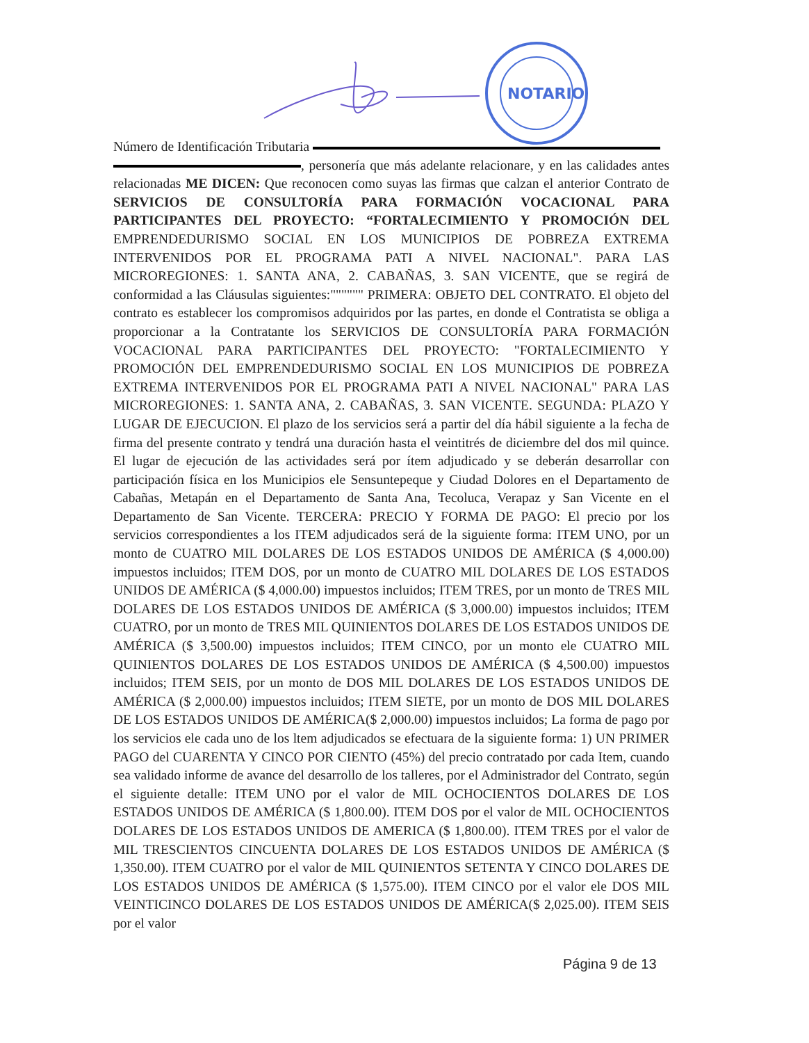NOTARIO
Número de Identificación Tributaria
, personería que más adelante relacionare, y en las calidades antes relacionadas ME DICEN: Que reconocen como suyas las firmas que calzan el anterior Contrato de SERVICIOS DE CONSULTORÍA PARA FORMACIÓN VOCACIONAL PARA PARTICIPANTES DEL PROYECTO: “FORTALECIMIENTO Y PROMOCIÓN DEL EMPRENDEDURISMO SOCIAL EN LOS MUNICIPIOS DE POBREZA EXTREMA INTERVENIDOS POR EL PROGRAMA PATI A NIVEL NACIONAL". PARA LAS MICROREGIONES: 1. SANTA ANA, 2. CABAÑAS, 3. SAN VICENTE, que se regirá de conformidad a las Cláusulas siguientes:"""""" PRIMERA: OBJETO DEL CONTRATO. El objeto del contrato es establecer los compromisos adquiridos por las partes, en donde el Contratista se obliga a proporcionar a la Contratante los SERVICIOS DE CONSULTORÍA PARA FORMACIÓN VOCACIONAL PARA PARTICIPANTES DEL PROYECTO: "FORTALECIMIENTO Y PROMOCIÓN DEL EMPRENDEDURISMO SOCIAL EN LOS MUNICIPIOS DE POBREZA EXTREMA INTERVENIDOS POR EL PROGRAMA PATI A NIVEL NACIONAL" PARA LAS MICROREGIONES: 1. SANTA ANA, 2. CABAÑAS, 3. SAN VICENTE. SEGUNDA: PLAZO Y LUGAR DE EJECUCION. El plazo de los servicios será a partir del día hábil siguiente a la fecha de firma del presente contrato y tendrá una duración hasta el veintitrés de diciembre del dos mil quince. El lugar de ejecución de las actividades será por ítem adjudicado y se deberán desarrollar con participación física en los Municipios ele Sensuntepeque y Ciudad Dolores en el Departamento de Cabañas, Metapán en el Departamento de Santa Ana, Tecoluca, Verapaz y San Vicente en el Departamento de San Vicente. TERCERA: PRECIO Y FORMA DE PAGO: El precio por los servicios correspondientes a los ITEM adjudicados será de la siguiente forma: ITEM UNO, por un monto de CUATRO MIL DOLARES DE LOS ESTADOS UNIDOS DE AMÉRICA ($ 4,000.00) impuestos incluidos; ITEM DOS, por un monto de CUATRO MIL DOLARES DE LOS ESTADOS UNIDOS DE AMÉRICA ($ 4,000.00) impuestos incluidos; ITEM TRES, por un monto de TRES MIL DOLARES DE LOS ESTADOS UNIDOS DE AMÉRICA ($ 3,000.00) impuestos incluidos; ITEM CUATRO, por un monto de TRES MIL QUINIENTOS DOLARES DE LOS ESTADOS UNIDOS DE AMÉRICA ($ 3,500.00) impuestos incluidos; ITEM CINCO, por un monto ele CUATRO MIL QUINIENTOS DOLARES DE LOS ESTADOS UNIDOS DE AMÉRICA ($ 4,500.00) impuestos incluidos; ITEM SEIS, por un monto de DOS MIL DOLARES DE LOS ESTADOS UNIDOS DE AMÉRICA ($ 2,000.00) impuestos incluidos; ITEM SIETE, por un monto de DOS MIL DOLARES DE LOS ESTADOS UNIDOS DE AMÉRICA($ 2,000.00) impuestos incluidos; La forma de pago por los servicios ele cada uno de los ltem adjudicados se efectuara de la siguiente forma: 1) UN PRIMER PAGO del CUARENTA Y CINCO POR CIENTO (45%) del precio contratado por cada Item, cuando sea validado informe de avance del desarrollo de los talleres, por el Administrador del Contrato, según el siguiente detalle: ITEM UNO por el valor de MIL OCHOCIENTOS DOLARES DE LOS ESTADOS UNIDOS DE AMÉRICA ($ 1,800.00). ITEM DOS por el valor de MIL OCHOCIENTOS DOLARES DE LOS ESTADOS UNIDOS DE AMERICA ($ 1,800.00). ITEM TRES por el valor de MIL TRESCIENTOS CINCUENTA DOLARES DE LOS ESTADOS UNIDOS DE AMÉRICA ($ 1,350.00). ITEM CUATRO por el valor de MIL QUINIENTOS SETENTA Y CINCO DOLARES DE LOS ESTADOS UNIDOS DE AMÉRICA ($ 1,575.00). ITEM CINCO por el valor ele DOS MIL VEINTICINCO DOLARES DE LOS ESTADOS UNIDOS DE AMÉRICA($ 2,025.00). ITEM SEIS por el valor
Página 9 de 13